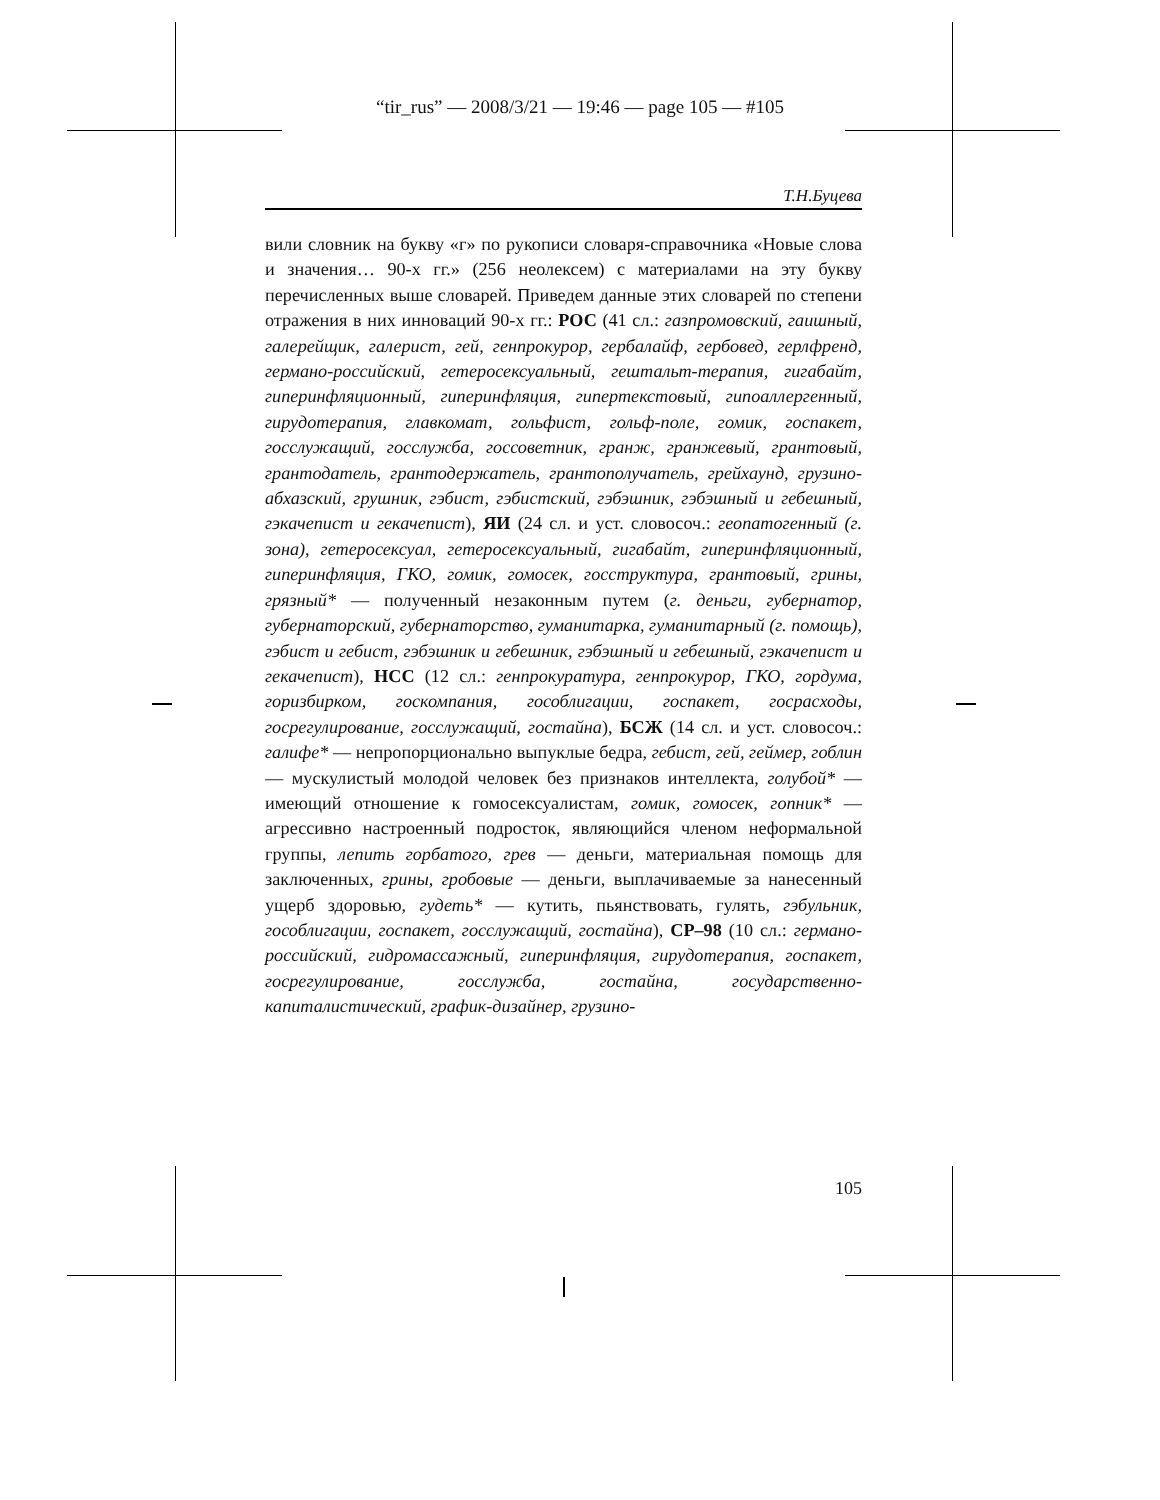“tir_rus” — 2008/3/21 — 19:46 — page 105 — #105
Т.Н.Буцева
вили словник на букву «г» по рукописи словаря-справочника «Новые слова и значения… 90-х гг.» (256 неолексем) с материалами на эту букву перечисленных выше словарей. Приведем данные этих словарей по степени отражения в них инноваций 90-х гг.: РОС (41 сл.: газпромовский, гаишный, галерейщик, галерист, гей, генпрокурор, гербалайф, гербовед, герлфренд, германо-российский, гетеросексуальный, гештальт-терапия, гигабайт, гиперинфляционный, гиперинфляция, гипертекстовый, гипоаллергенный, гирудотерапия, главкомат, гольфист, гольф-поле, гомик, госпакет, госслужащий, госслужба, госсоветник, гранж, гранжевый, грантовый, грантодатель, грантодержатель, грантополучатель, грейхаунд, грузино-абхазский, грушник, гэбист, гэбистский, гэбэшник, гэбэшный и гебешный, гэкачепист и гекачепист), ЯИ (24 сл. и уст. словосоч.: геопатогенный (г. зона), гетеросексуал, гетеросексуальный, гигабайт, гиперинфляционный, гиперинфляция, ГКО, гомик, гомосек, госструктура, грантовый, грины, грязный* — полученный незаконным путем (г. деньги, губернатор, губернаторский, губернаторство, гуманитарка, гуманитарный (г. помощь), гэбист и гебист, гэбэшник и гебешник, гэбэшный и гебешный, гэкачепист и гекачепист), НСС (12 сл.: генпрокуратура, генпрокурор, ГКО, гордума, горизбирком, госкомпания, гособлигации, госпакет, госрасходы, госрегулирование, госслужащий, гостайна), БСЖ (14 сл. и уст. словосоч.: галифе* — непропорционально выпуклые бедра, гебист, гей, геймер, гоблин — мускулистый молодой человек без признаков интеллекта, голубой* — имеющий отношение к гомосексуалистам, гомик, гомосек, гопник* — агрессивно настроенный подросток, являющийся членом неформальной группы, лепить горбатого, грев — деньги, материальная помощь для заключенных, грины, гробовые — деньги, выплачиваемые за нанесенный ущерб здоровью, гудеть* — кутить, пьянствовать, гулять, гэбульник, гособлигации, госпакет, госслужащий, гостайна), СР–98 (10 сл.: германо-российский, гидромассажный, гиперинфляция, гирудотерапия, госпакет, госрегулирование, госслужба, гостайна, государственно-капиталистический, график-дизайнер, грузино-
105